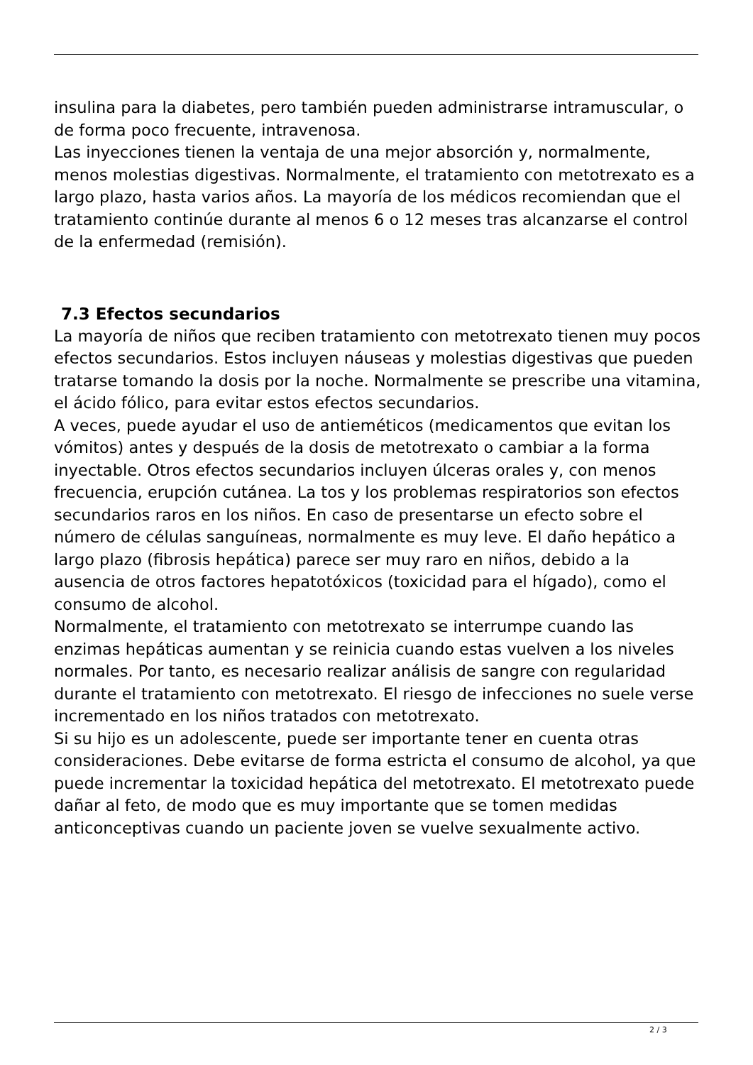insulina para la diabetes, pero también pueden administrarse intramuscular, o de forma poco frecuente, intravenosa.
Las inyecciones tienen la ventaja de una mejor absorción y, normalmente, menos molestias digestivas. Normalmente, el tratamiento con metotrexato es a largo plazo, hasta varios años. La mayoría de los médicos recomiendan que el tratamiento continúe durante al menos 6 o 12 meses tras alcanzarse el control de la enfermedad (remisión).
7.3 Efectos secundarios
La mayoría de niños que reciben tratamiento con metotrexato tienen muy pocos efectos secundarios. Estos incluyen náuseas y molestias digestivas que pueden tratarse tomando la dosis por la noche. Normalmente se prescribe una vitamina, el ácido fólico, para evitar estos efectos secundarios.
A veces, puede ayudar el uso de antieméticos (medicamentos que evitan los vómitos) antes y después de la dosis de metotrexato o cambiar a la forma inyectable. Otros efectos secundarios incluyen úlceras orales y, con menos frecuencia, erupción cutánea. La tos y los problemas respiratorios son efectos secundarios raros en los niños. En caso de presentarse un efecto sobre el número de células sanguíneas, normalmente es muy leve. El daño hepático a largo plazo (fibrosis hepática) parece ser muy raro en niños, debido a la ausencia de otros factores hepatotóxicos (toxicidad para el hígado), como el consumo de alcohol.
Normalmente, el tratamiento con metotrexato se interrumpe cuando las enzimas hepáticas aumentan y se reinicia cuando estas vuelven a los niveles normales. Por tanto, es necesario realizar análisis de sangre con regularidad durante el tratamiento con metotrexato. El riesgo de infecciones no suele verse incrementado en los niños tratados con metotrexato.
Si su hijo es un adolescente, puede ser importante tener en cuenta otras consideraciones. Debe evitarse de forma estricta el consumo de alcohol, ya que puede incrementar la toxicidad hepática del metotrexato. El metotrexato puede dañar al feto, de modo que es muy importante que se tomen medidas anticonceptivas cuando un paciente joven se vuelve sexualmente activo.
2 / 3